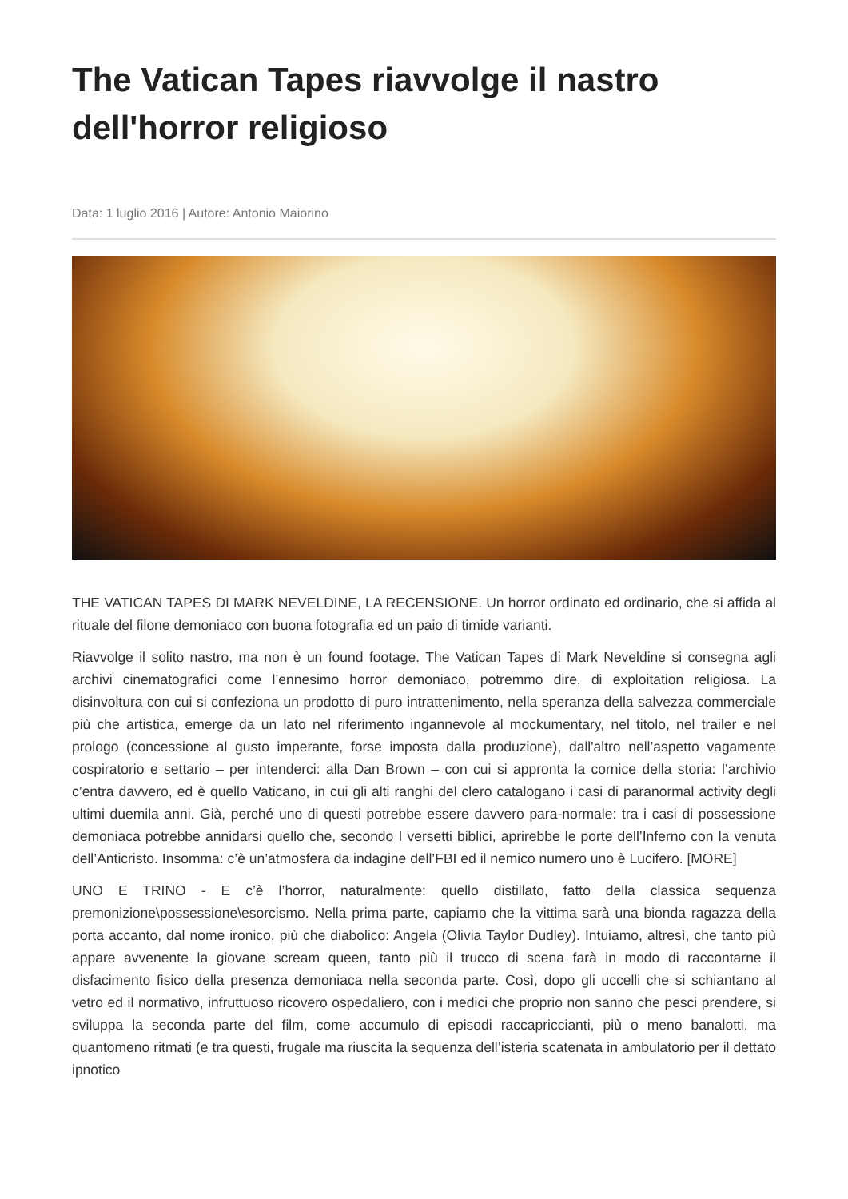The Vatican Tapes riavvolge il nastro dell'horror religioso
Data: 1 luglio 2016 | Autore: Antonio Maiorino
THE VATICAN TAPES DI MARK NEVELDINE, LA RECENSIONE. Un horror ordinato ed ordinario, che si affida al rituale del filone demoniaco con buona fotografia ed un paio di timide varianti.
Riavvolge il solito nastro, ma non è un found footage. The Vatican Tapes di Mark Neveldine si consegna agli archivi cinematografici come l’ennesimo horror demoniaco, potremmo dire, di exploitation religiosa. La disinvoltura con cui si confeziona un prodotto di puro intrattenimento, nella speranza della salvezza commerciale più che artistica, emerge da un lato nel riferimento ingannevole al mockumentary, nel titolo, nel trailer e nel prologo (concessione al gusto imperante, forse imposta dalla produzione), dall'altro nell’aspetto vagamente cospiratorio e settario – per intenderci: alla Dan Brown – con cui si appronta la cornice della storia: l’archivio c’entra davvero, ed è quello Vaticano, in cui gli alti ranghi del clero catalogano i casi di paranormal activity degli ultimi duemila anni. Già, perché uno di questi potrebbe essere davvero para-normale: tra i casi di possessione demoniaca potrebbe annidarsi quello che, secondo I versetti biblici, aprirebbe le porte dell’Inferno con la venuta dell’Anticristo. Insomma: c’è un’atmosfera da indagine dell’FBI ed il nemico numero uno è Lucifero. [MORE]
UNO E TRINO - E c’è l’horror, naturalmente: quello distillato, fatto della classica sequenza premonizione\possessione\esorcismo. Nella prima parte, capiamo che la vittima sarà una bionda ragazza della porta accanto, dal nome ironico, più che diabolico: Angela (Olivia Taylor Dudley). Intuiamo, altresì, che tanto più appare avvenente la giovane scream queen, tanto più il trucco di scena farà in modo di raccontarne il disfacimento fisico della presenza demoniaca nella seconda parte. Così, dopo gli uccelli che si schiantano al vetro ed il normativo, infruttuoso ricovero ospedaliero, con i medici che proprio non sanno che pesci prendere, si sviluppa la seconda parte del film, come accumulo di episodi raccapriccianti, più o meno banalotti, ma quantomeno ritmati (e tra questi, frugale ma riuscita la sequenza dell’isteria scatenata in ambulatorio per il dettato ipnotico